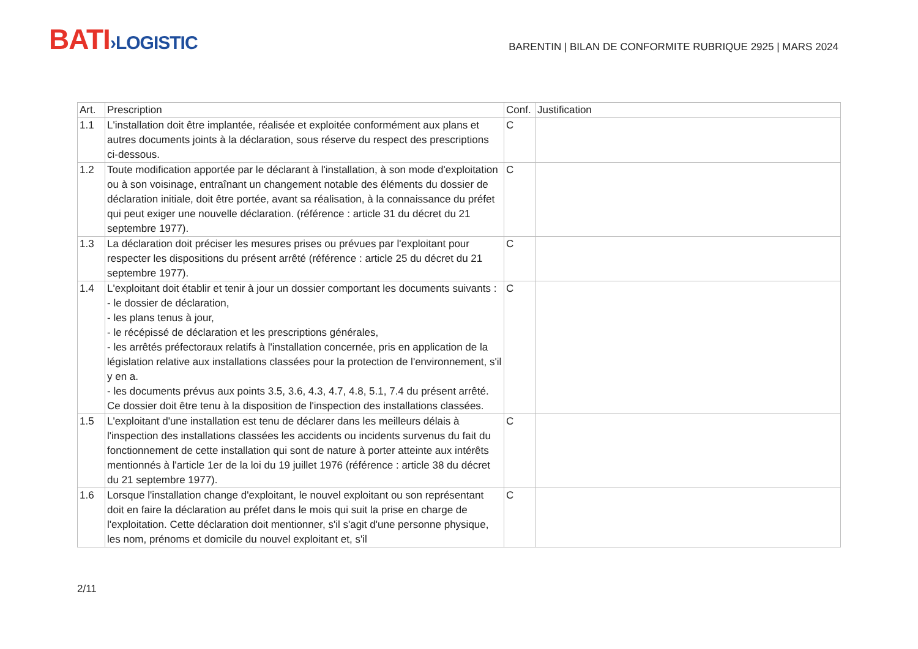BATI›LOGISTIC
BARENTIN | BILAN DE CONFORMITE RUBRIQUE 2925 | MARS 2024
| Art. | Prescription | Conf. | Justification |
| --- | --- | --- | --- |
| 1.1 | L'installation doit être implantée, réalisée et exploitée conformément aux plans et autres documents joints à la déclaration, sous réserve du respect des prescriptions ci-dessous. | C | |
| 1.2 | Toute modification apportée par le déclarant à l'installation, à son mode d'exploitation ou à son voisinage, entraînant un changement notable des éléments du dossier de déclaration initiale, doit être portée, avant sa réalisation, à la connaissance du préfet qui peut exiger une nouvelle déclaration. (référence : article 31 du décret du 21 septembre 1977). | C | |
| 1.3 | La déclaration doit préciser les mesures prises ou prévues par l'exploitant pour respecter les dispositions du présent arrêté (référence : article 25 du décret du 21 septembre 1977). | C | |
| 1.4 | L'exploitant doit établir et tenir à jour un dossier comportant les documents suivants : - le dossier de déclaration, - les plans tenus à jour, - le récépissé de déclaration et les prescriptions générales, - les arrêtés préfectoraux relatifs à l'installation concernée, pris en application de la législation relative aux installations classées pour la protection de l'environnement, s'il y en a. - les documents prévus aux points 3.5, 3.6, 4.3, 4.7, 4.8, 5.1, 7.4 du présent arrêté. Ce dossier doit être tenu à la disposition de l'inspection des installations classées. | C | |
| 1.5 | L'exploitant d'une installation est tenu de déclarer dans les meilleurs délais à l'inspection des installations classées les accidents ou incidents survenus du fait du fonctionnement de cette installation qui sont de nature à porter atteinte aux intérêts mentionnés à l'article 1er de la loi du 19 juillet 1976 (référence : article 38 du décret du 21 septembre 1977). | C | |
| 1.6 | Lorsque l'installation change d'exploitant, le nouvel exploitant ou son représentant doit en faire la déclaration au préfet dans le mois qui suit la prise en charge de l'exploitation. Cette déclaration doit mentionner, s'il s'agit d'une personne physique, les nom, prénoms et domicile du nouvel exploitant et, s'il | C | |
2/11